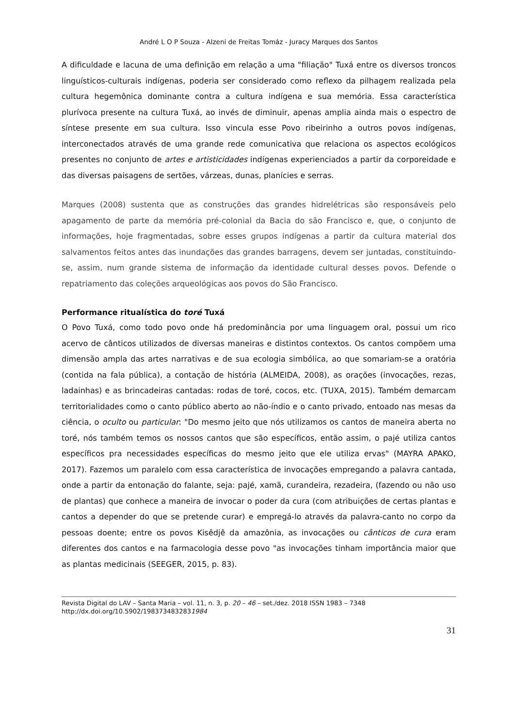André L O P Souza - Alzeni de Freitas Tomáz - Juracy Marques dos Santos
A dificuldade e lacuna de uma definição em relação a uma "filiação" Tuxá entre os diversos troncos linguísticos-culturais indígenas, poderia ser considerado como reflexo da pilhagem realizada pela cultura hegemônica dominante contra a cultura indígena e sua memória. Essa característica plurívoca presente na cultura Tuxá, ao invés de diminuir, apenas amplia ainda mais o espectro de síntese presente em sua cultura. Isso vincula esse Povo ribeirinho a outros povos indígenas, interconectados através de uma grande rede comunicativa que relaciona os aspectos ecológicos presentes no conjunto de artes e artisticidades indígenas experienciados a partir da corporeidade e das diversas paisagens de sertões, várzeas, dunas, planícies e serras.
Marques (2008) sustenta que as construções das grandes hidrelétricas são responsáveis pelo apagamento de parte da memória pré-colonial da Bacia do são Francisco e, que, o conjunto de informações, hoje fragmentadas, sobre esses grupos indígenas a partir da cultura material dos salvamentos feitos antes das inundações das grandes barragens, devem ser juntadas, constituindo-se, assim, num grande sistema de informação da identidade cultural desses povos. Defende o repatriamento das coleções arqueológicas aos povos do São Francisco.
Performance ritualística do toré Tuxá
O Povo Tuxá, como todo povo onde há predominância por uma linguagem oral, possui um rico acervo de cânticos utilizados de diversas maneiras e distintos contextos. Os cantos compõem uma dimensão ampla das artes narrativas e de sua ecologia simbólica, ao que somariam-se a oratória (contida na fala pública), a contação de história (ALMEIDA, 2008), as orações (invocações, rezas, ladainhas) e as brincadeiras cantadas: rodas de toré, cocos, etc. (TUXA, 2015). Também demarcam territorialidades como o canto público aberto ao não-índio e o canto privado, entoado nas mesas da ciência, o oculto ou particular: "Do mesmo jeito que nós utilizamos os cantos de maneira aberta no toré, nós também temos os nossos cantos que são específicos, então assim, o pajé utiliza cantos específicos pra necessidades específicas do mesmo jeito que ele utiliza ervas" (MAYRA APAKO, 2017). Fazemos um paralelo com essa característica de invocações empregando a palavra cantada, onde a partir da entonação do falante, seja: pajé, xamã, curandeira, rezadeira, (fazendo ou não uso de plantas) que conhece a maneira de invocar o poder da cura (com atribuições de certas plantas e cantos a depender do que se pretende curar) e empregá-lo através da palavra-canto no corpo da pessoas doente; entre os povos Kisêdjê da amazônia, as invocações ou cânticos de cura eram diferentes dos cantos e na farmacologia desse povo "as invocações tinham importância maior que as plantas medicinais (SEEGER, 2015, p. 83).
Revista Digital do LAV – Santa Maria – vol. 11, n. 3, p. 20 – 46 – set./dez. 2018 ISSN 1983 – 7348
http://dx.doi.org/10.5902/1983734832831984
31